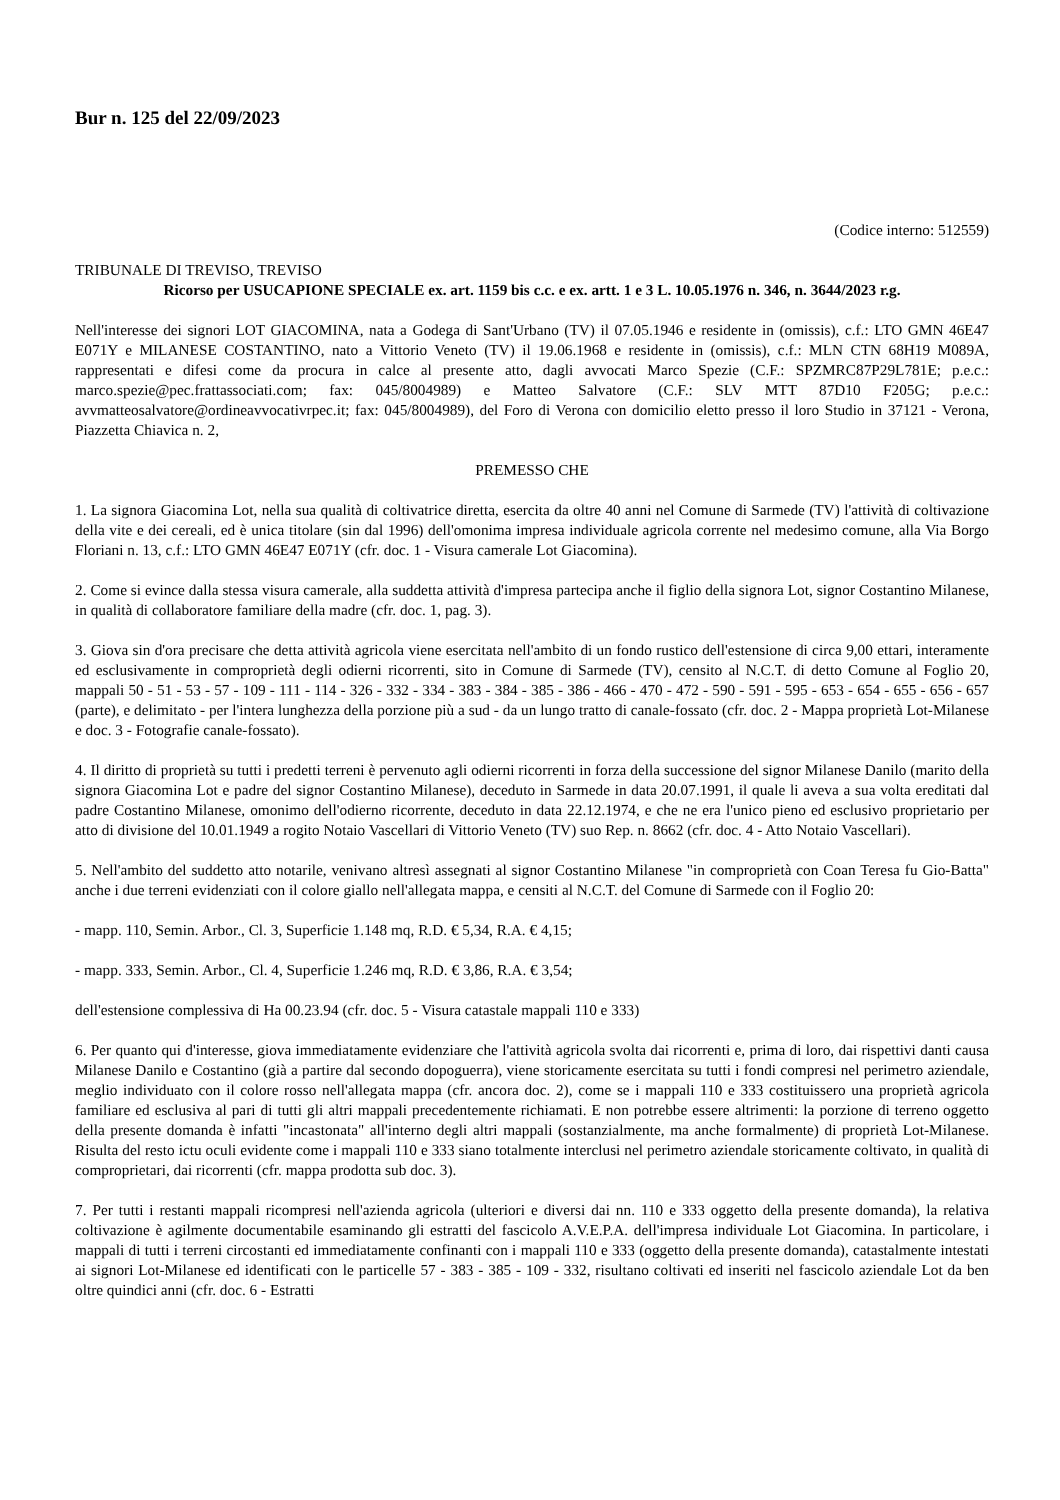Bur n. 125 del 22/09/2023
(Codice interno: 512559)
TRIBUNALE DI TREVISO, TREVISO
Ricorso per USUCAPIONE SPECIALE ex. art. 1159 bis c.c. e ex. artt. 1 e 3 L. 10.05.1976 n. 346, n. 3644/2023 r.g.
Nell'interesse dei signori LOT GIACOMINA, nata a Godega di Sant'Urbano (TV) il 07.05.1946 e residente in (omissis), c.f.: LTO GMN 46E47 E071Y e MILANESE COSTANTINO, nato a Vittorio Veneto (TV) il 19.06.1968 e residente in (omissis), c.f.: MLN CTN 68H19 M089A, rappresentati e difesi come da procura in calce al presente atto, dagli avvocati Marco Spezie (C.F.: SPZMRC87P29L781E; p.e.c.: marco.spezie@pec.frattassociati.com; fax: 045/8004989) e Matteo Salvatore (C.F.: SLV MTT 87D10 F205G; p.e.c.: avvmatteosalvatore@ordineavvocativrpec.it; fax: 045/8004989), del Foro di Verona con domicilio eletto presso il loro Studio in 37121 - Verona, Piazzetta Chiavica n. 2,
PREMESSO CHE
1. La signora Giacomina Lot, nella sua qualità di coltivatrice diretta, esercita da oltre 40 anni nel Comune di Sarmede (TV) l'attività di coltivazione della vite e dei cereali, ed è unica titolare (sin dal 1996) dell'omonima impresa individuale agricola corrente nel medesimo comune, alla Via Borgo Floriani n. 13, c.f.: LTO GMN 46E47 E071Y (cfr. doc. 1 - Visura camerale Lot Giacomina).
2. Come si evince dalla stessa visura camerale, alla suddetta attività d'impresa partecipa anche il figlio della signora Lot, signor Costantino Milanese, in qualità di collaboratore familiare della madre (cfr. doc. 1, pag. 3).
3. Giova sin d'ora precisare che detta attività agricola viene esercitata nell'ambito di un fondo rustico dell'estensione di circa 9,00 ettari, interamente ed esclusivamente in comproprietà degli odierni ricorrenti, sito in Comune di Sarmede (TV), censito al N.C.T. di detto Comune al Foglio 20, mappali 50 - 51 - 53 - 57 - 109 - 111 - 114 - 326 - 332 - 334 - 383 - 384 - 385 - 386 - 466 - 470 - 472 - 590 - 591 - 595 - 653 - 654 - 655 - 656 - 657 (parte), e delimitato - per l'intera lunghezza della porzione più a sud - da un lungo tratto di canale-fossato (cfr. doc. 2 - Mappa proprietà Lot-Milanese e doc. 3 - Fotografie canale-fossato).
4. Il diritto di proprietà su tutti i predetti terreni è pervenuto agli odierni ricorrenti in forza della successione del signor Milanese Danilo (marito della signora Giacomina Lot e padre del signor Costantino Milanese), deceduto in Sarmede in data 20.07.1991, il quale li aveva a sua volta ereditati dal padre Costantino Milanese, omonimo dell'odierno ricorrente, deceduto in data 22.12.1974, e che ne era l'unico pieno ed esclusivo proprietario per atto di divisione del 10.01.1949 a rogito Notaio Vascellari di Vittorio Veneto (TV) suo Rep. n. 8662 (cfr. doc. 4 - Atto Notaio Vascellari).
5. Nell'ambito del suddetto atto notarile, venivano altresì assegnati al signor Costantino Milanese "in comproprietà con Coan Teresa fu Gio-Batta" anche i due terreni evidenziati con il colore giallo nell'allegata mappa, e censiti al N.C.T. del Comune di Sarmede con il Foglio 20:
- mapp. 110, Semin. Arbor., Cl. 3, Superficie 1.148 mq, R.D. € 5,34, R.A. € 4,15;
- mapp. 333, Semin. Arbor., Cl. 4, Superficie 1.246 mq, R.D. € 3,86, R.A. € 3,54;
dell'estensione complessiva di Ha 00.23.94 (cfr. doc. 5 - Visura catastale mappali 110 e 333)
6. Per quanto qui d'interesse, giova immediatamente evidenziare che l'attività agricola svolta dai ricorrenti e, prima di loro, dai rispettivi danti causa Milanese Danilo e Costantino (già a partire dal secondo dopoguerra), viene storicamente esercitata su tutti i fondi compresi nel perimetro aziendale, meglio individuato con il colore rosso nell'allegata mappa (cfr. ancora doc. 2), come se i mappali 110 e 333 costituissero una proprietà agricola familiare ed esclusiva al pari di tutti gli altri mappali precedentemente richiamati. E non potrebbe essere altrimenti: la porzione di terreno oggetto della presente domanda è infatti "incastonata" all'interno degli altri mappali (sostanzialmente, ma anche formalmente) di proprietà Lot-Milanese. Risulta del resto ictu oculi evidente come i mappali 110 e 333 siano totalmente interclusi nel perimetro aziendale storicamente coltivato, in qualità di comproprietari, dai ricorrenti (cfr. mappa prodotta sub doc. 3).
7. Per tutti i restanti mappali ricompresi nell'azienda agricola (ulteriori e diversi dai nn. 110 e 333 oggetto della presente domanda), la relativa coltivazione è agilmente documentabile esaminando gli estratti del fascicolo A.V.E.P.A. dell'impresa individuale Lot Giacomina. In particolare, i mappali di tutti i terreni circostanti ed immediatamente confinanti con i mappali 110 e 333 (oggetto della presente domanda), catastalmente intestati ai signori Lot-Milanese ed identificati con le particelle 57 - 383 - 385 - 109 - 332, risultano coltivati ed inseriti nel fascicolo aziendale Lot da ben oltre quindici anni (cfr. doc. 6 - Estratti